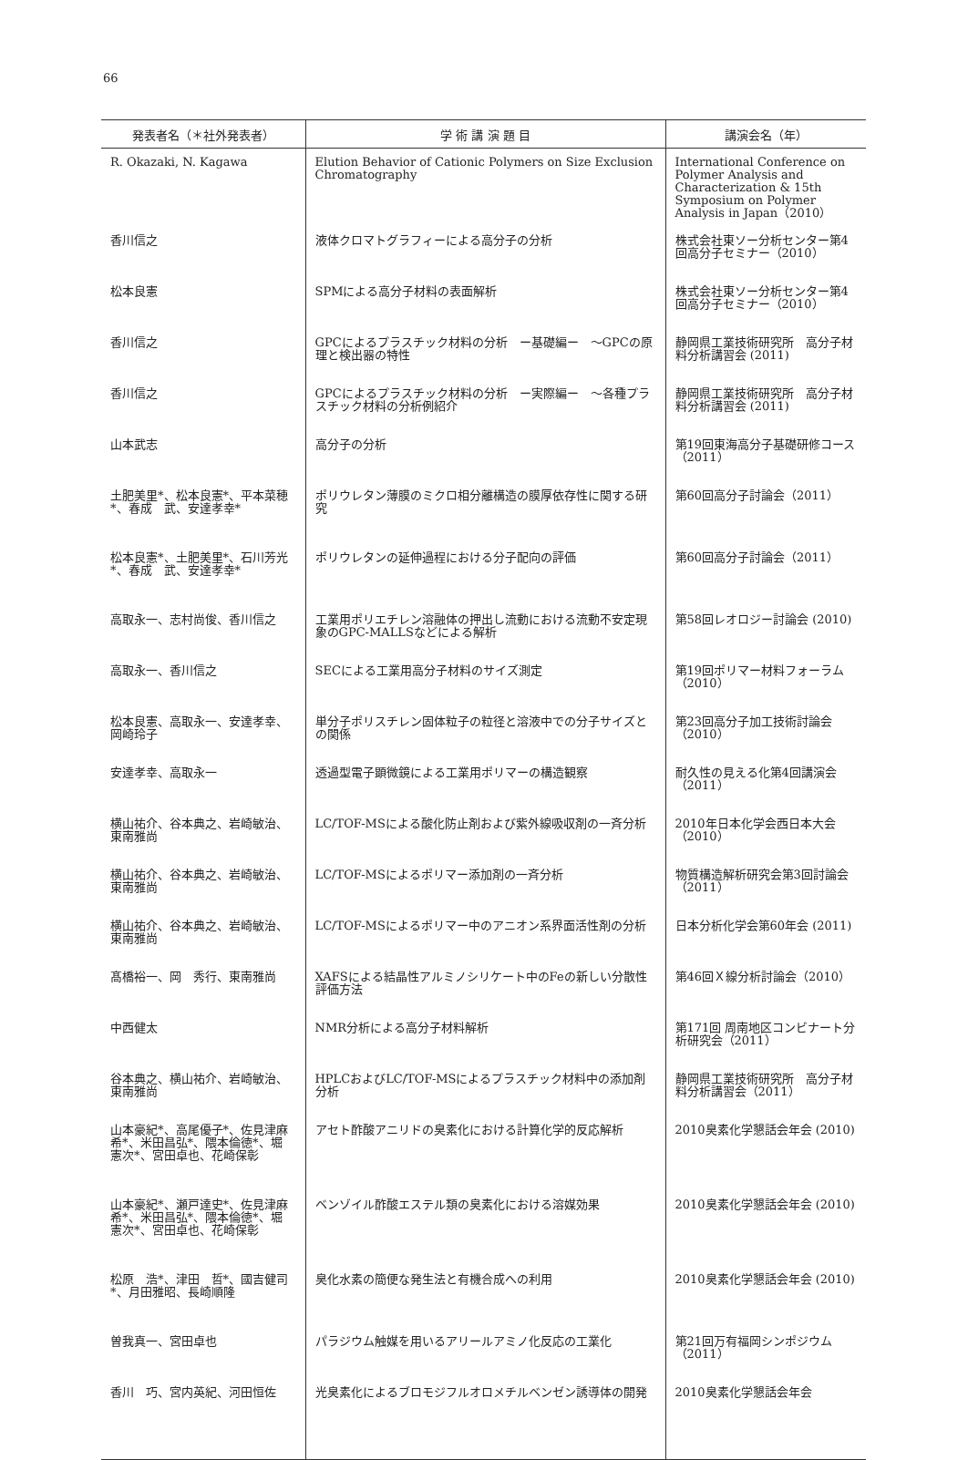66
| 発表者名（＊社外発表者） | 学 術 講 演 題 目 | 講演会名（年） |
| --- | --- | --- |
| R. Okazaki, N. Kagawa | Elution Behavior of Cationic Polymers on Size Exclusion Chromatography | International Conference on Polymer Analysis and Characterization & 15th Symposium on Polymer Analysis in Japan（2010） |
| 香川信之 | 液体クロマトグラフィーによる高分子の分析 | 株式会社東ソー分析センター第4回高分子セミナー（2010） |
| 松本良憲 | SPMによる高分子材料の表面解析 | 株式会社東ソー分析センター第4回高分子セミナー（2010） |
| 香川信之 | GPCによるプラスチック材料の分析 ー基礎編ー ～GPCの原理と検出器の特性 | 静岡県工業技術研究所 高分子材料分析講習会 (2011) |
| 香川信之 | GPCによるプラスチック材料の分析 ー実際編ー ～各種プラスチック材料の分析例紹介 | 静岡県工業技術研究所 高分子材料分析講習会 (2011) |
| 山本武志 | 高分子の分析 | 第19回東海高分子基礎研修コース（2011） |
| 土肥美里*、松本良憲*、平本菜穂*、春成 武、安達孝幸* | ポリウレタン薄膜のミクロ相分離構造の膜厚依存性に関する研究 | 第60回高分子討論会（2011） |
| 松本良憲*、土肥美里*、石川芳光*、春成 武、安達孝幸* | ポリウレタンの延伸過程における分子配向の評価 | 第60回高分子討論会（2011） |
| 高取永一、志村尚俊、香川信之 | 工業用ポリエチレン溶融体の押出し流動における流動不安定現象のGPC-MALLSなどによる解析 | 第58回レオロジー討論会 (2010) |
| 高取永一、香川信之 | SECによる工業用高分子材料のサイズ測定 | 第19回ポリマー材料フォーラム（2010） |
| 松本良憲、高取永一、安達孝幸、岡崎玲子 | 単分子ポリスチレン固体粒子の粒径と溶液中での分子サイズとの関係 | 第23回高分子加工技術討論会（2010） |
| 安達孝幸、高取永一 | 透過型電子顕微鏡による工業用ポリマーの構造観察 | 耐久性の見える化第4回講演会（2011） |
| 横山祐介、谷本典之、岩崎敏治、東南雅尚 | LC/TOF-MSによる酸化防止剤および紫外線吸収剤の一斉分析 | 2010年日本化学会西日本大会（2010） |
| 横山祐介、谷本典之、岩崎敏治、東南雅尚 | LC/TOF-MSによるポリマー添加剤の一斉分析 | 物質構造解析研究会第3回討論会（2011） |
| 横山祐介、谷本典之、岩崎敏治、東南雅尚 | LC/TOF-MSによるポリマー中のアニオン系界面活性剤の分析 | 日本分析化学会第60年会 (2011) |
| 髙橋裕一、岡 秀行、東南雅尚 | XAFSによる結晶性アルミノシリケート中のFeの新しい分散性評価方法 | 第46回Ｘ線分析討論会（2010） |
| 中西健太 | NMR分析による高分子材料解析 | 第171回 周南地区コンビナート分析研究会（2011） |
| 谷本典之、横山祐介、岩崎敏治、東南雅尚 | HPLCおよびLC/TOF-MSによるプラスチック材料中の添加剤分析 | 静岡県工業技術研究所 高分子材料分析講習会（2011） |
| 山本豪紀*、高尾優子*、佐見津麻希*、米田昌弘*、隈本倫徳*、堀 憲次*、宮田卓也、花崎保彰 | アセト酢酸アニリドの臭素化における計算化学的反応解析 | 2010臭素化学懇話会年会 (2010) |
| 山本豪紀*、瀬戸達史*、佐見津麻希*、米田昌弘*、隈本倫徳*、堀 憲次*、宮田卓也、花崎保彰 | ベンゾイル酢酸エステル類の臭素化における溶媒効果 | 2010臭素化学懇話会年会 (2010) |
| 松原 浩*、津田 哲*、國吉健司*、月田雅昭、長崎順隆 | 臭化水素の簡便な発生法と有機合成への利用 | 2010臭素化学懇話会年会 (2010) |
| 曽我真一、宮田卓也 | パラジウム触媒を用いるアリールアミノ化反応の工業化 | 第21回万有福岡シンポジウム（2011） |
| 香川 巧、宮内英紀、河田恒佐 | 光臭素化によるブロモジフルオロメチルベンゼン誘導体の開発 | 2010臭素化学懇話会年会 |